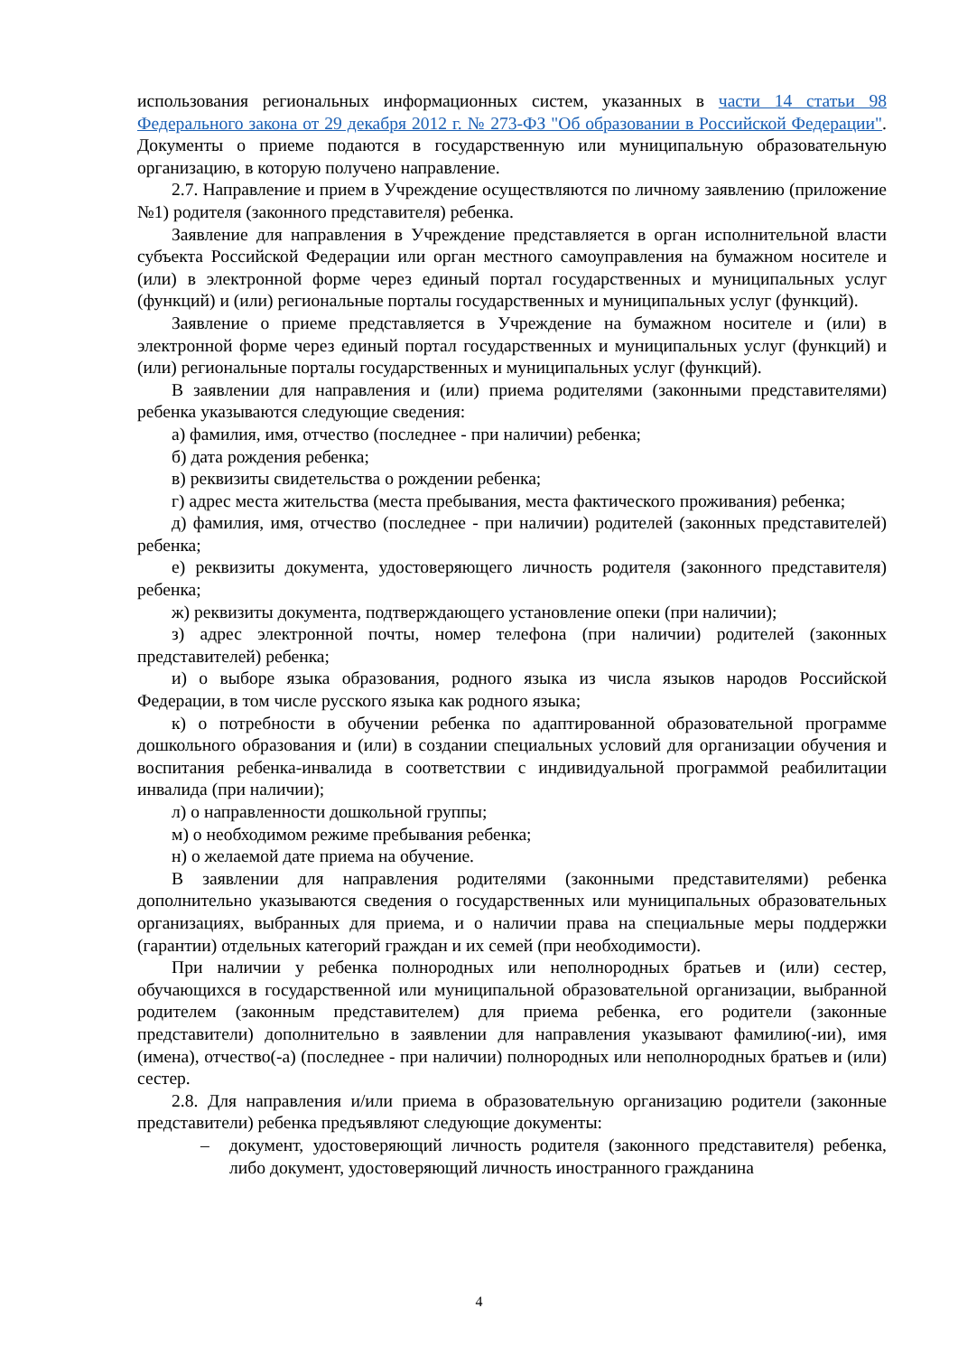использования региональных информационных систем, указанных в части 14 статьи 98 Федерального закона от 29 декабря 2012 г. № 273-ФЗ "Об образовании в Российской Федерации". Документы о приеме подаются в государственную или муниципальную образовательную организацию, в которую получено направление.
2.7. Направление и прием в Учреждение осуществляются по личному заявлению (приложение №1) родителя (законного представителя) ребенка.
Заявление для направления в Учреждение представляется в орган исполнительной власти субъекта Российской Федерации или орган местного самоуправления на бумажном носителе и (или) в электронной форме через единый портал государственных и муниципальных услуг (функций) и (или) региональные порталы государственных и муниципальных услуг (функций).
Заявление о приеме представляется в Учреждение на бумажном носителе и (или) в электронной форме через единый портал государственных и муниципальных услуг (функций) и (или) региональные порталы государственных и муниципальных услуг (функций).
В заявлении для направления и (или) приема родителями (законными представителями) ребенка указываются следующие сведения:
а) фамилия, имя, отчество (последнее - при наличии) ребенка;
б) дата рождения ребенка;
в) реквизиты свидетельства о рождении ребенка;
г) адрес места жительства (места пребывания, места фактического проживания) ребенка;
д) фамилия, имя, отчество (последнее - при наличии) родителей (законных представителей) ребенка;
е) реквизиты документа, удостоверяющего личность родителя (законного представителя) ребенка;
ж) реквизиты документа, подтверждающего установление опеки (при наличии);
з) адрес электронной почты, номер телефона (при наличии) родителей (законных представителей) ребенка;
и) о выборе языка образования, родного языка из числа языков народов Российской Федерации, в том числе русского языка как родного языка;
к) о потребности в обучении ребенка по адаптированной образовательной программе дошкольного образования и (или) в создании специальных условий для организации обучения и воспитания ребенка-инвалида в соответствии с индивидуальной программой реабилитации инвалида (при наличии);
л) о направленности дошкольной группы;
м) о необходимом режиме пребывания ребенка;
н) о желаемой дате приема на обучение.
В заявлении для направления родителями (законными представителями) ребенка дополнительно указываются сведения о государственных или муниципальных образовательных организациях, выбранных для приема, и о наличии права на специальные меры поддержки (гарантии) отдельных категорий граждан и их семей (при необходимости).
При наличии у ребенка полнородных или неполнородных братьев и (или) сестер, обучающихся в государственной или муниципальной образовательной организации, выбранной родителем (законным представителем) для приема ребенка, его родители (законные представители) дополнительно в заявлении для направления указывают фамилию(-ии), имя (имена), отчество(-а) (последнее - при наличии) полнородных или неполнородных братьев и (или) сестер.
2.8. Для направления и/или приема в образовательную организацию родители (законные представители) ребенка предъявляют следующие документы:
– документ, удостоверяющий личность родителя (законного представителя) ребенка, либо документ, удостоверяющий личность иностранного гражданина
4